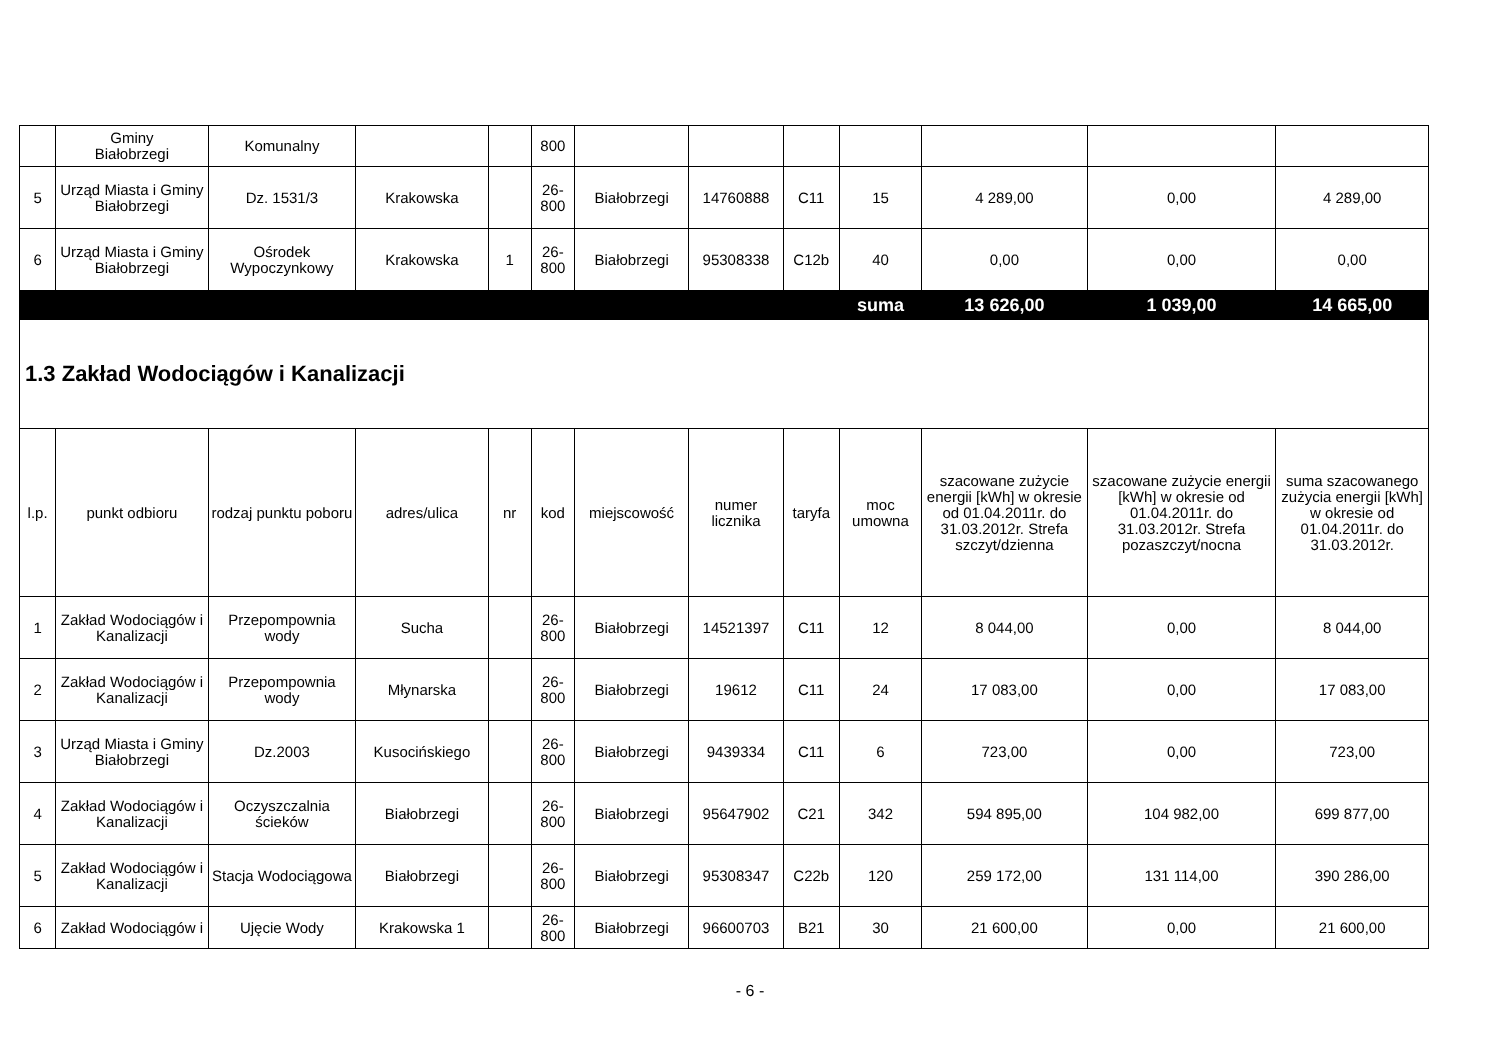| | Gminy Białobrzegi | Komunalny | | | 800 | | | | | | | |
| 5 | Urząd Miasta i Gminy Białobrzegi | Dz. 1531/3 | Krakowska | | 26-800 | Białobrzegi | 14760888 | C11 | 15 | 4 289,00 | 0,00 | 4 289,00 |
| 6 | Urząd Miasta i Gminy Białobrzegi | Ośrodek Wypoczynkowy | Krakowska | 1 | 26-800 | Białobrzegi | 95308338 | C12b | 40 | 0,00 | 0,00 | 0,00 |
| | | | | | | | | | suma | 13 626,00 | 1 039,00 | 14 665,00 |
| 1.3 Zakład Wodociągów i Kanalizacji | | | | | | | | | | | | |
| l.p. | punkt odbioru | rodzaj punktu poboru | adres/ulica | nr | kod | miejscowość | numer licznika | taryfa | moc umowna | szacowane zużycie energii [kWh] w okresie od 01.04.2011r. do 31.03.2012r. Strefa szczyt/dzienna | szacowane zużycie energii [kWh] w okresie od 01.04.2011r. do 31.03.2012r. Strefa pozaszczyt/nocna | suma szacowanego zużycia energii [kWh] w okresie od 01.04.2011r. do 31.03.2012r. |
| 1 | Zakład Wodociągów i Kanalizacji | Przepompownia wody | Sucha | | 26-800 | Białobrzegi | 14521397 | C11 | 12 | 8 044,00 | 0,00 | 8 044,00 |
| 2 | Zakład Wodociągów i Kanalizacji | Przepompownia wody | Młynarska | | 26-800 | Białobrzegi | 19612 | C11 | 24 | 17 083,00 | 0,00 | 17 083,00 |
| 3 | Urząd Miasta i Gminy Białobrzegi | Dz.2003 | Kusocińskiego | | 26-800 | Białobrzegi | 9439334 | C11 | 6 | 723,00 | 0,00 | 723,00 |
| 4 | Zakład Wodociągów i Kanalizacji | Oczyszczalnia ścieków | Białobrzegi | | 26-800 | Białobrzegi | 95647902 | C21 | 342 | 594 895,00 | 104 982,00 | 699 877,00 |
| 5 | Zakład Wodociągów i Kanalizacji | Stacja Wodociągowa | Białobrzegi | | 26-800 | Białobrzegi | 95308347 | C22b | 120 | 259 172,00 | 131 114,00 | 390 286,00 |
| 6 | Zakład Wodociągów i | Ujęcie Wody | Krakowska 1 | | 26-800 | Białobrzegi | 96600703 | B21 | 30 | 21 600,00 | 0,00 | 21 600,00 |
- 6 -